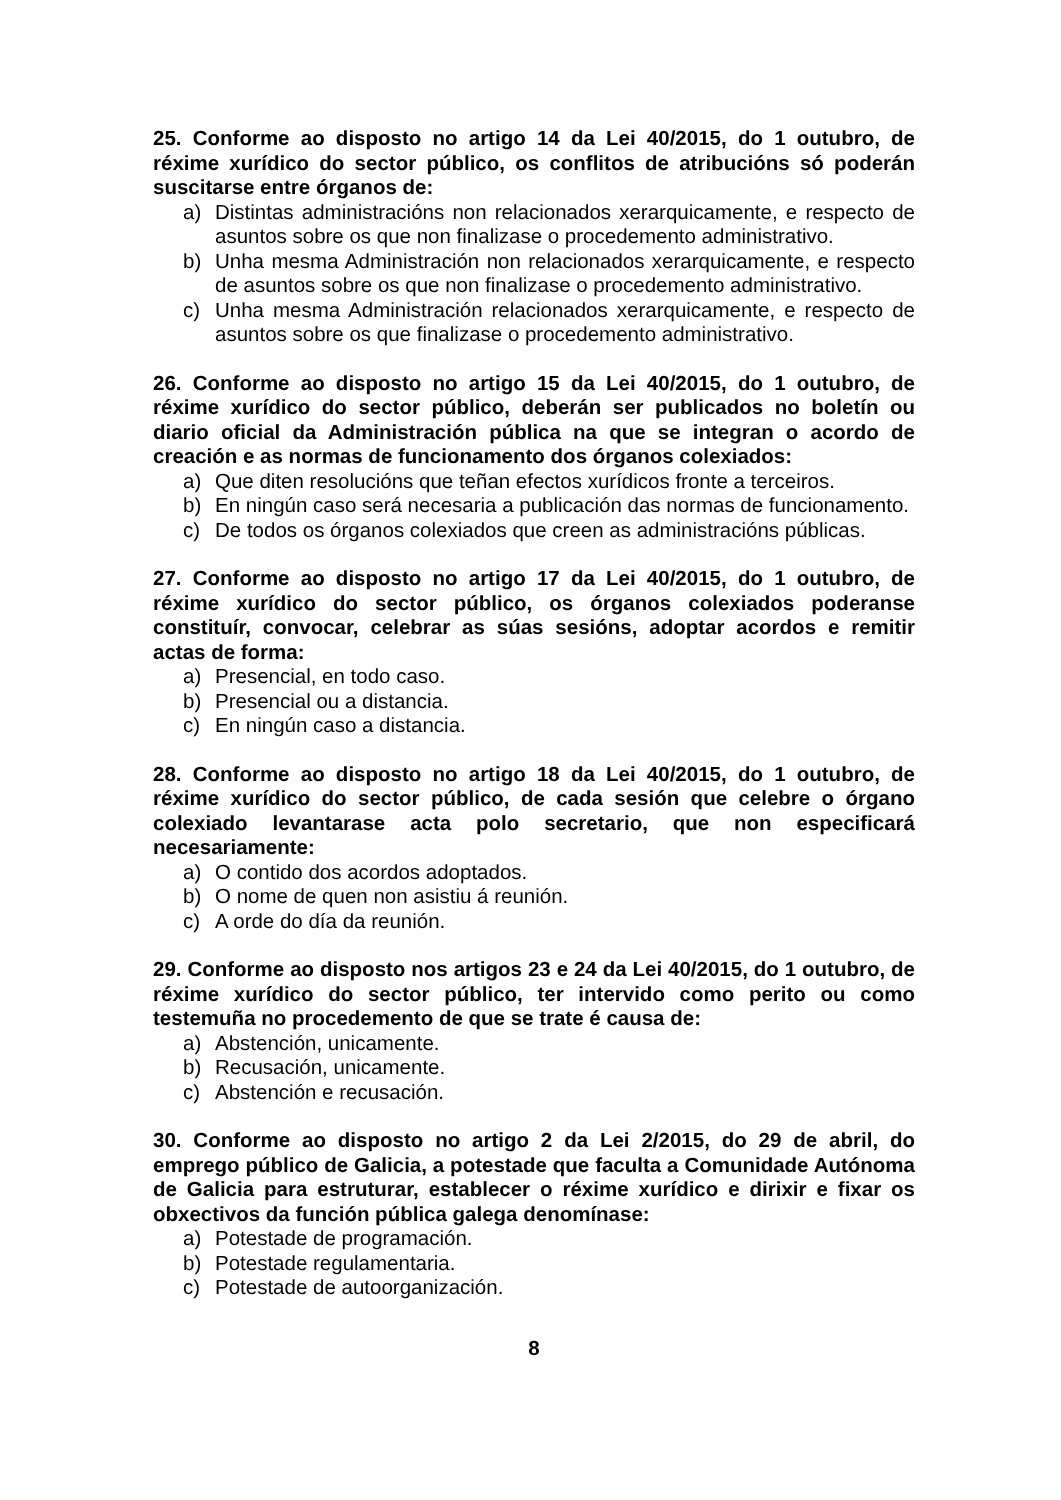25. Conforme ao disposto no artigo 14 da Lei 40/2015, do 1 outubro, de réxime xurídico do sector público, os conflitos de atribucións só poderán suscitarse entre órganos de:
a) Distintas administracións non relacionados xerarquicamente, e respecto de asuntos sobre os que non finalizase o procedemento administrativo.
b) Unha mesma Administración non relacionados xerarquicamente, e respecto de asuntos sobre os que non finalizase o procedemento administrativo.
c) Unha mesma Administración relacionados xerarquicamente, e respecto de asuntos sobre os que finalizase o procedemento administrativo.
26. Conforme ao disposto no artigo 15 da Lei 40/2015, do 1 outubro, de réxime xurídico do sector público, deberán ser publicados no boletín ou diario oficial da Administración pública na que se integran o acordo de creación e as normas de funcionamento dos órganos colexiados:
a) Que diten resolucións que teñan efectos xurídicos fronte a terceiros.
b) En ningún caso será necesaria a publicación das normas de funcionamento.
c) De todos os órganos colexiados que creen as administracións públicas.
27. Conforme ao disposto no artigo 17 da Lei 40/2015, do 1 outubro, de réxime xurídico do sector público, os órganos colexiados poderanse constituír, convocar, celebrar as súas sesións, adoptar acordos e remitir actas de forma:
a) Presencial, en todo caso.
b) Presencial ou a distancia.
c) En ningún caso a distancia.
28. Conforme ao disposto no artigo 18 da Lei 40/2015, do 1 outubro, de réxime xurídico do sector público, de cada sesión que celebre o órgano colexiado levantarase acta polo secretario, que non especificará necesariamente:
a) O contido dos acordos adoptados.
b) O nome de quen non asistiu á reunión.
c) A orde do día da reunión.
29. Conforme ao disposto nos artigos 23 e 24 da Lei 40/2015, do 1 outubro, de réxime xurídico do sector público, ter intervido como perito ou como testemuña no procedemento de que se trate é causa de:
a) Abstención, unicamente.
b) Recusación, unicamente.
c) Abstención e recusación.
30. Conforme ao disposto no artigo 2 da Lei 2/2015, do 29 de abril, do emprego público de Galicia, a potestade que faculta a Comunidade Autónoma de Galicia para estruturar, establecer o réxime xurídico e dirixir e fixar os obxectivos da función pública galega denomínase:
a) Potestade de programación.
b) Potestade regulamentaria.
c) Potestade de autoorganización.
8